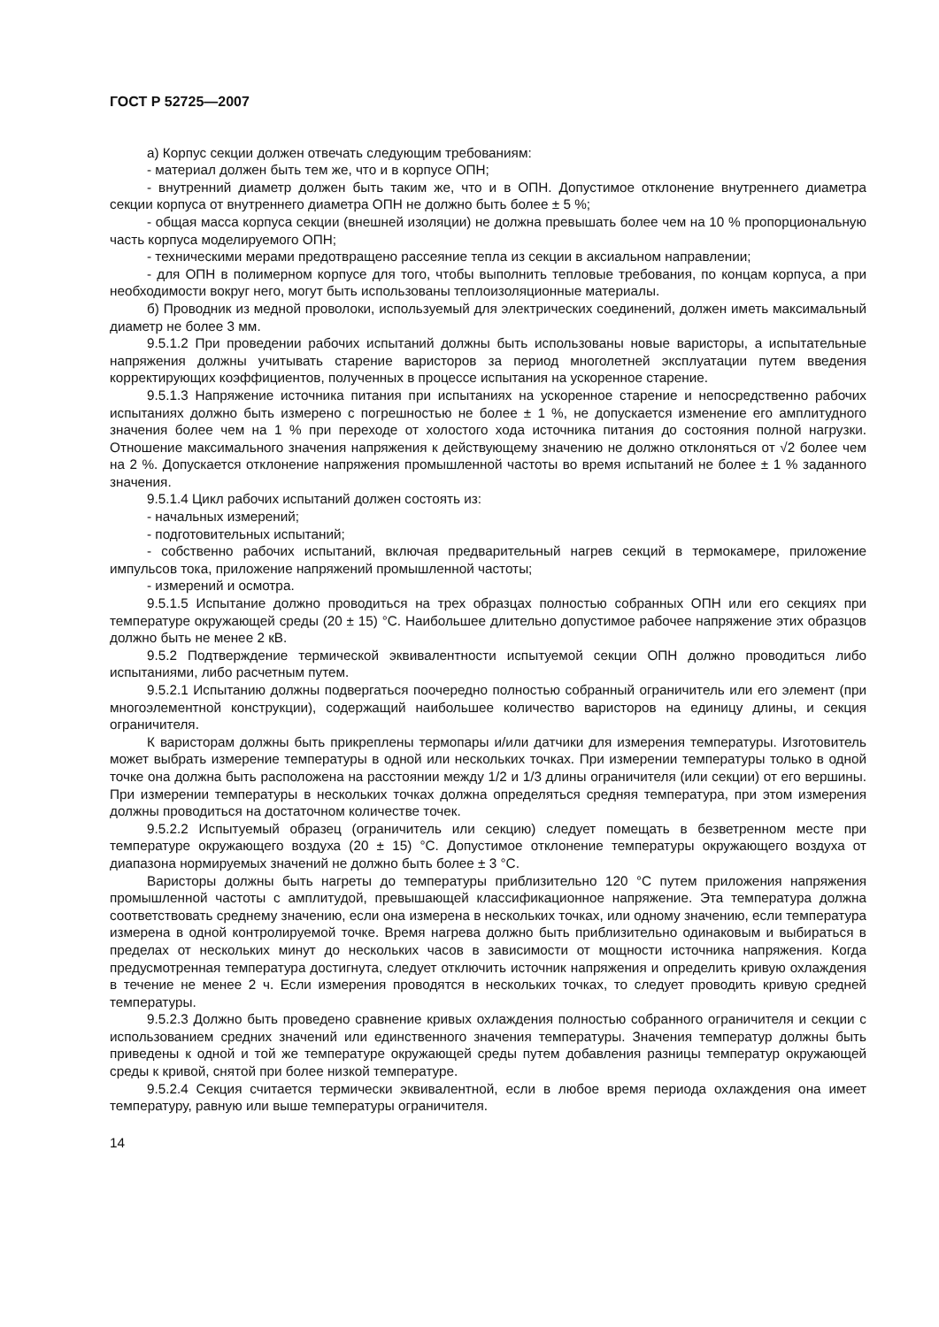ГОСТ Р 52725—2007
а) Корпус секции должен отвечать следующим требованиям:
- материал должен быть тем же, что и в корпусе ОПН;
- внутренний диаметр должен быть таким же, что и в ОПН. Допустимое отклонение внутреннего диаметра секции корпуса от внутреннего диаметра ОПН не должно быть более ± 5 %;
- общая масса корпуса секции (внешней изоляции) не должна превышать более чем на 10 % пропорциональную часть корпуса моделируемого ОПН;
- техническими мерами предотвращено рассеяние тепла из секции в аксиальном направлении;
- для ОПН в полимерном корпусе для того, чтобы выполнить тепловые требования, по концам корпуса, а при необходимости вокруг него, могут быть использованы теплоизоляционные материалы.
б) Проводник из медной проволоки, используемый для электрических соединений, должен иметь максимальный диаметр не более 3 мм.
9.5.1.2 При проведении рабочих испытаний должны быть использованы новые варисторы, а испытательные напряжения должны учитывать старение варисторов за период многолетней эксплуатации путем введения корректирующих коэффициентов, полученных в процессе испытания на ускоренное старение.
9.5.1.3 Напряжение источника питания при испытаниях на ускоренное старение и непосредственно рабочих испытаниях должно быть измерено с погрешностью не более ± 1 %, не допускается изменение его амплитудного значения более чем на 1 % при переходе от холостого хода источника питания до состояния полной нагрузки. Отношение максимального значения напряжения к действующему значению не должно отклоняться от √2 более чем на 2 %. Допускается отклонение напряжения промышленной частоты во время испытаний не более ± 1 % заданного значения.
9.5.1.4 Цикл рабочих испытаний должен состоять из:
- начальных измерений;
- подготовительных испытаний;
- собственно рабочих испытаний, включая предварительный нагрев секций в термокамере, приложение импульсов тока, приложение напряжений промышленной частоты;
- измерений и осмотра.
9.5.1.5 Испытание должно проводиться на трех образцах полностью собранных ОПН или его секциях при температуре окружающей среды (20 ± 15) °С. Наибольшее длительно допустимое рабочее напряжение этих образцов должно быть не менее 2 кВ.
9.5.2 Подтверждение термической эквивалентности испытуемой секции ОПН должно проводиться либо испытаниями, либо расчетным путем.
9.5.2.1 Испытанию должны подвергаться поочередно полностью собранный ограничитель или его элемент (при многоэлементной конструкции), содержащий наибольшее количество варисторов на единицу длины, и секция ограничителя.
К варисторам должны быть прикреплены термопары и/или датчики для измерения температуры. Изготовитель может выбрать измерение температуры в одной или нескольких точках. При измерении температуры только в одной точке она должна быть расположена на расстоянии между 1/2 и 1/3 длины ограничителя (или секции) от его вершины. При измерении температуры в нескольких точках должна определяться средняя температура, при этом измерения должны проводиться на достаточном количестве точек.
9.5.2.2 Испытуемый образец (ограничитель или секцию) следует помещать в безветренном месте при температуре окружающего воздуха (20 ± 15) °С. Допустимое отклонение температуры окружающего воздуха от диапазона нормируемых значений не должно быть более ± 3 °С.
Варисторы должны быть нагреты до температуры приблизительно 120 °С путем приложения напряжения промышленной частоты с амплитудой, превышающей классификационное напряжение. Эта температура должна соответствовать среднему значению, если она измерена в нескольких точках, или одному значению, если температура измерена в одной контролируемой точке. Время нагрева должно быть приблизительно одинаковым и выбираться в пределах от нескольких минут до нескольких часов в зависимости от мощности источника напряжения. Когда предусмотренная температура достигнута, следует отключить источник напряжения и определить кривую охлаждения в течение не менее 2 ч. Если измерения проводятся в нескольких точках, то следует проводить кривую средней температуры.
9.5.2.3 Должно быть проведено сравнение кривых охлаждения полностью собранного ограничителя и секции с использованием средних значений или единственного значения температуры. Значения температур должны быть приведены к одной и той же температуре окружающей среды путем добавления разницы температур окружающей среды к кривой, снятой при более низкой температуре.
9.5.2.4 Секция считается термически эквивалентной, если в любое время периода охлаждения она имеет температуру, равную или выше температуры ограничителя.
14